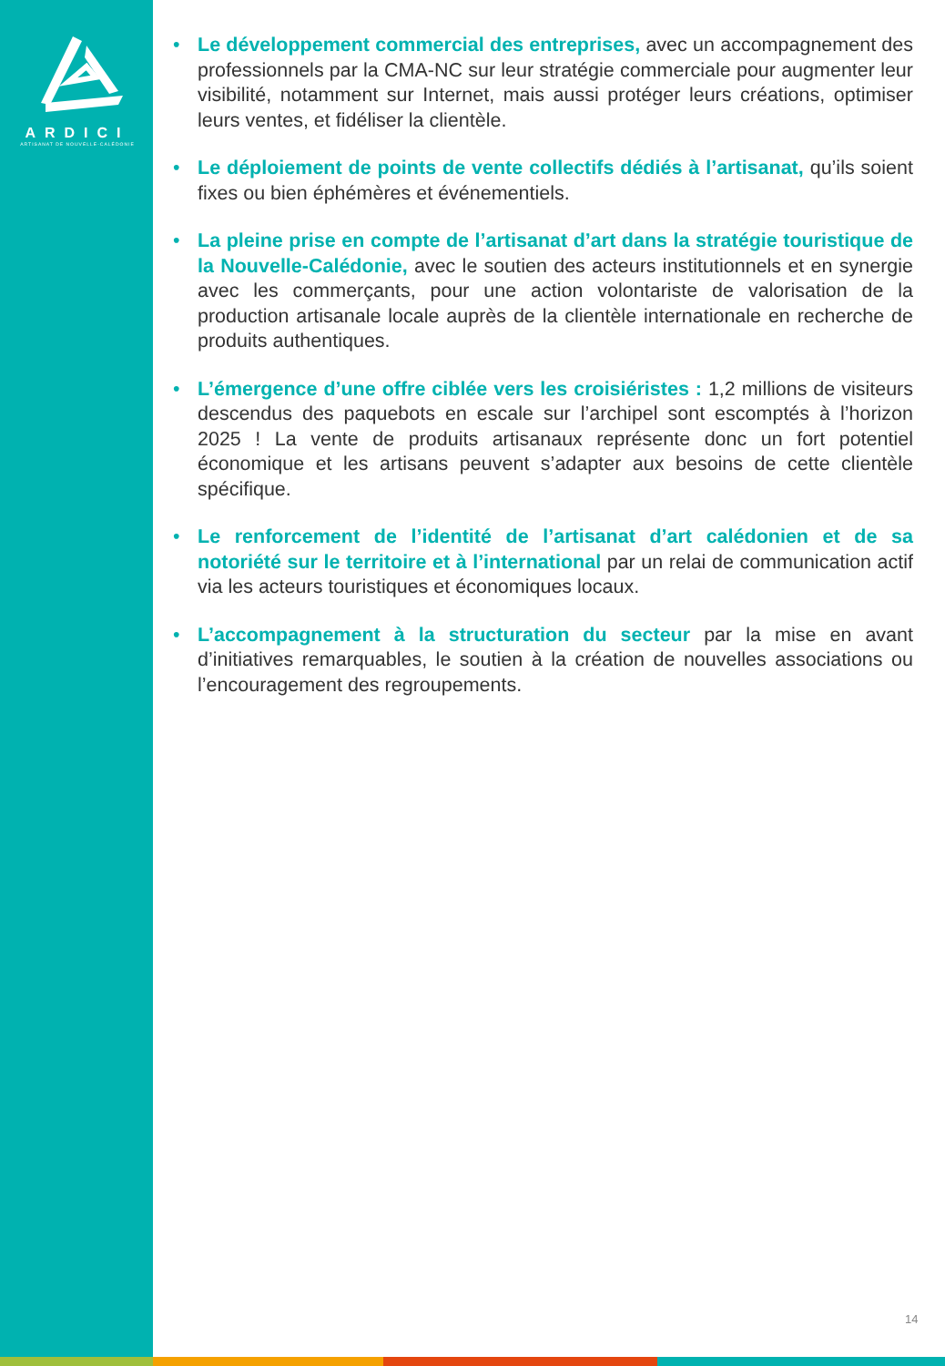ARDICI
ARTISANAT DE NOUVELLE-CALÉDONIE
• Le développement commercial des entreprises, avec un accompagnement des professionnels par la CMA-NC sur leur stratégie commerciale pour augmenter leur visibilité, notamment sur Internet, mais aussi protéger leurs créations, optimiser leurs ventes, et fidéliser la clientèle.
• Le déploiement de points de vente collectifs dédiés à l’artisanat, qu’ils soient fixes ou bien éphémères et événementiels.
• La pleine prise en compte de l’artisanat d’art dans la stratégie touristique de la Nouvelle-Calédonie, avec le soutien des acteurs institutionnels et en synergie avec les commerçants, pour une action volontariste de valorisation de la production artisanale locale auprès de la clientèle internationale en recherche de produits authentiques.
• L’émergence d’une offre ciblée vers les croisiéristes : 1,2 millions de visiteurs descendus des paquebots en escale sur l’archipel sont escomptés à l’horizon 2025 ! La vente de produits artisanaux représente donc un fort potentiel économique et les artisans peuvent s’adapter aux besoins de cette clientèle spécifique.
• Le renforcement de l’identité de l’artisanat d’art calédonien et de sa notoriété sur le territoire et à l’international par un relai de communication actif via les acteurs touristiques et économiques locaux.
• L’accompagnement à la structuration du secteur par la mise en avant d’initiatives remarquables, le soutien à la création de nouvelles associations ou l’encouragement des regroupements.
14